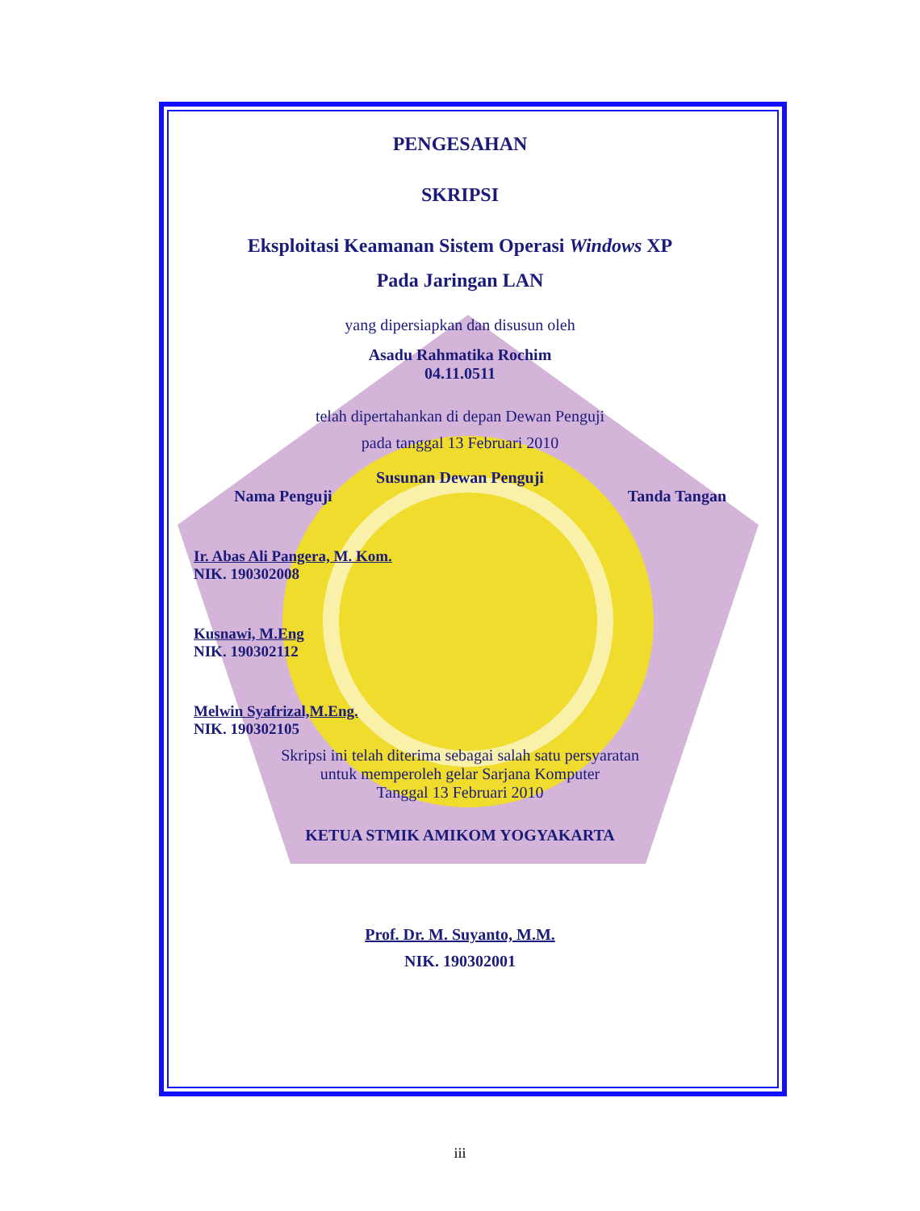PENGESAHAN
SKRIPSI
Eksploitasi Keamanan Sistem Operasi Windows XP
Pada Jaringan LAN
yang dipersiapkan dan disusun oleh
Asadu Rahmatika Rochim
04.11.0511
telah dipertahankan di depan Dewan Penguji
pada tanggal 13 Februari 2010
Susunan Dewan Penguji
Nama Penguji Tanda Tangan
Ir. Abas Ali Pangera, M. Kom.
NIK. 190302008
Kusnawi, M.Eng
NIK. 190302112
Melwin Syafrizal,M.Eng.
NIK. 190302105
Skripsi ini telah diterima sebagai salah satu persyaratan
untuk memperoleh gelar Sarjana Komputer
Tanggal 13 Februari 2010
KETUA STMIK AMIKOM YOGYAKARTA
Prof. Dr. M. Suyanto, M.M.
NIK. 190302001
iii